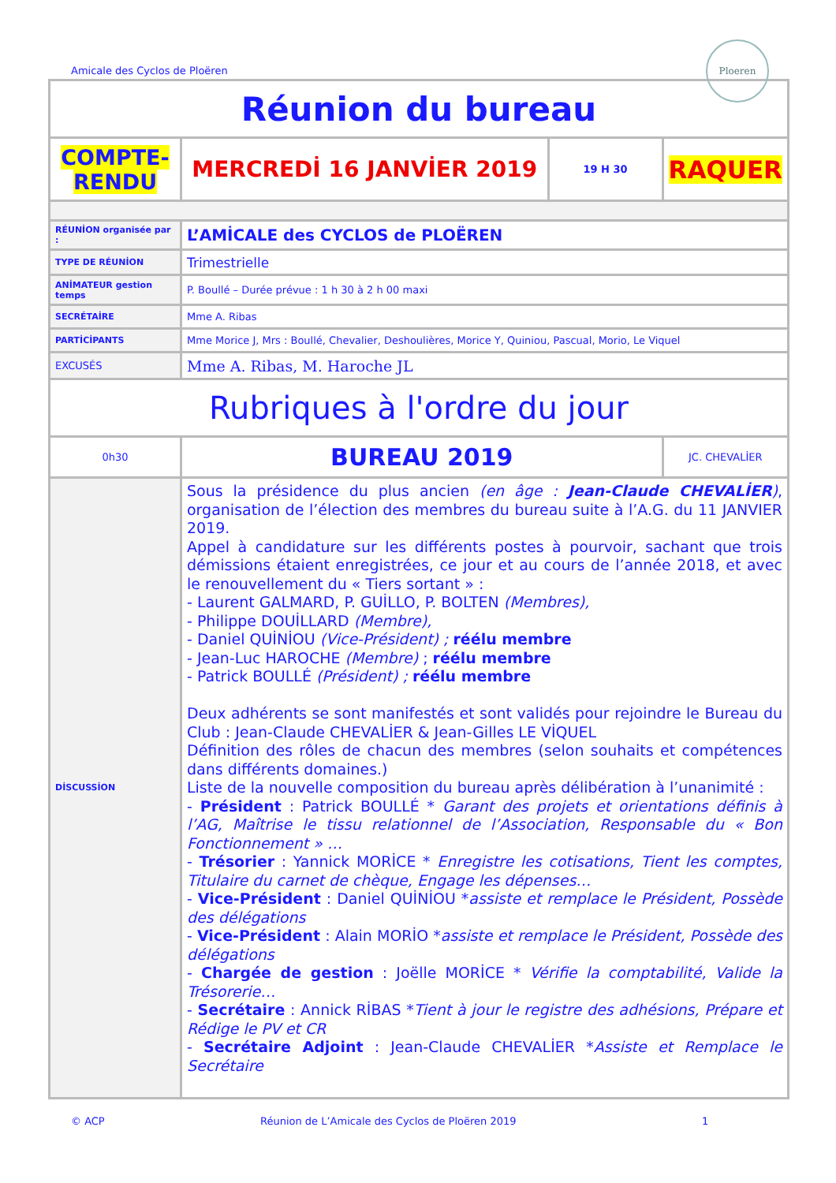Amicale des Cyclos de Ploëren
Ploeren
| Réunion du bureau | | | |
| COMPTE- RENDU | MERCREDİ 16 JANVİER 2019 | 19 H 30 | RAQUER |
| RÉUNİON organisée par : | L’AMİCALE des CYCLOS de PLOËREN | | |
| TYPE DE RÉUNİON | Trimestrielle | | |
| ANİMATEUR gestion temps | P. Boullé – Durée prévue : 1 h 30 à 2 h 00 maxi | | |
| SECRÉTAİRE | Mme A. Ribas | | |
| PARTİCİPANTS | Mme Morice J, Mrs : Boullé, Chevalier, Deshoulières, Morice Y, Quiniou, Pascual, Morio, Le Viquel | | |
| EXCUSÉS | Mme A. Ribas, M. Haroche JL | | |
| Rubriques à l'ordre du jour | | | |
| 0h30 | BUREAU 2019 | | JC. CHEVALİER |
| DİSCUSSİON | Sous la présidence du plus ancien (en âge : Jean-Claude CHEVALİER ) , organisation de l’élection des membres du bureau suite à l’A.G. du 11 JANVIER 2019. Appel à candidature sur les différents postes à pourvoir, sachant que trois démissions étaient enregistrées, ce jour et au cours de l’année 2018, et avec le renouvellement du « Tiers sortant » : - Laurent GALMARD, P. GUİLLO, P. BOLTEN (Membres), - Philippe DOUİLLARD (Membre), - Daniel QUİNİOU (Vice-Président) ; réélu membre - Jean-Luc HAROCHE (Membre) ; réélu membre - Patrick BOULLÉ (Président) ; réélu membre Deux adhérents se sont manifestés et sont validés pour rejoindre le Bureau du Club : Jean-Claude CHEVALİER & Jean-Gilles LE VİQUEL Définition des rôles de chacun des membres (selon souhaits et compétences dans différents domaines.) Liste de la nouvelle composition du bureau après délibération à l’unanimité : - Président : Patrick BOULLÉ * Garant des projets et orientations définis à l’AG, Maîtrise le tissu relationnel de l’Association, Responsable du « Bon Fonctionnement » … - Trésorier : Yannick MORİCE * Enregistre les cotisations, Tient les comptes, Titulaire du carnet de chèque, Engage les dépenses… - Vice-Président : Daniel QUİNİOU * assiste et remplace le Président, Possède des délégations - Vice-Président : Alain MORİO * assiste et remplace le Président, Possède des délégations - Chargée de gestion : Joëlle MORİCE * Vérifie la comptabilité, Valide la Trésorerie… - Secrétaire : Annick RİBAS * Tient à jour le registre des adhésions, Prépare et Rédige le PV et CR - Secrétaire Adjoint : Jean-Claude CHEVALİER * Assiste et Remplace le Secrétaire | | |
© ACP Réunion de L’Amicale des Cyclos de Ploëren 2019 1